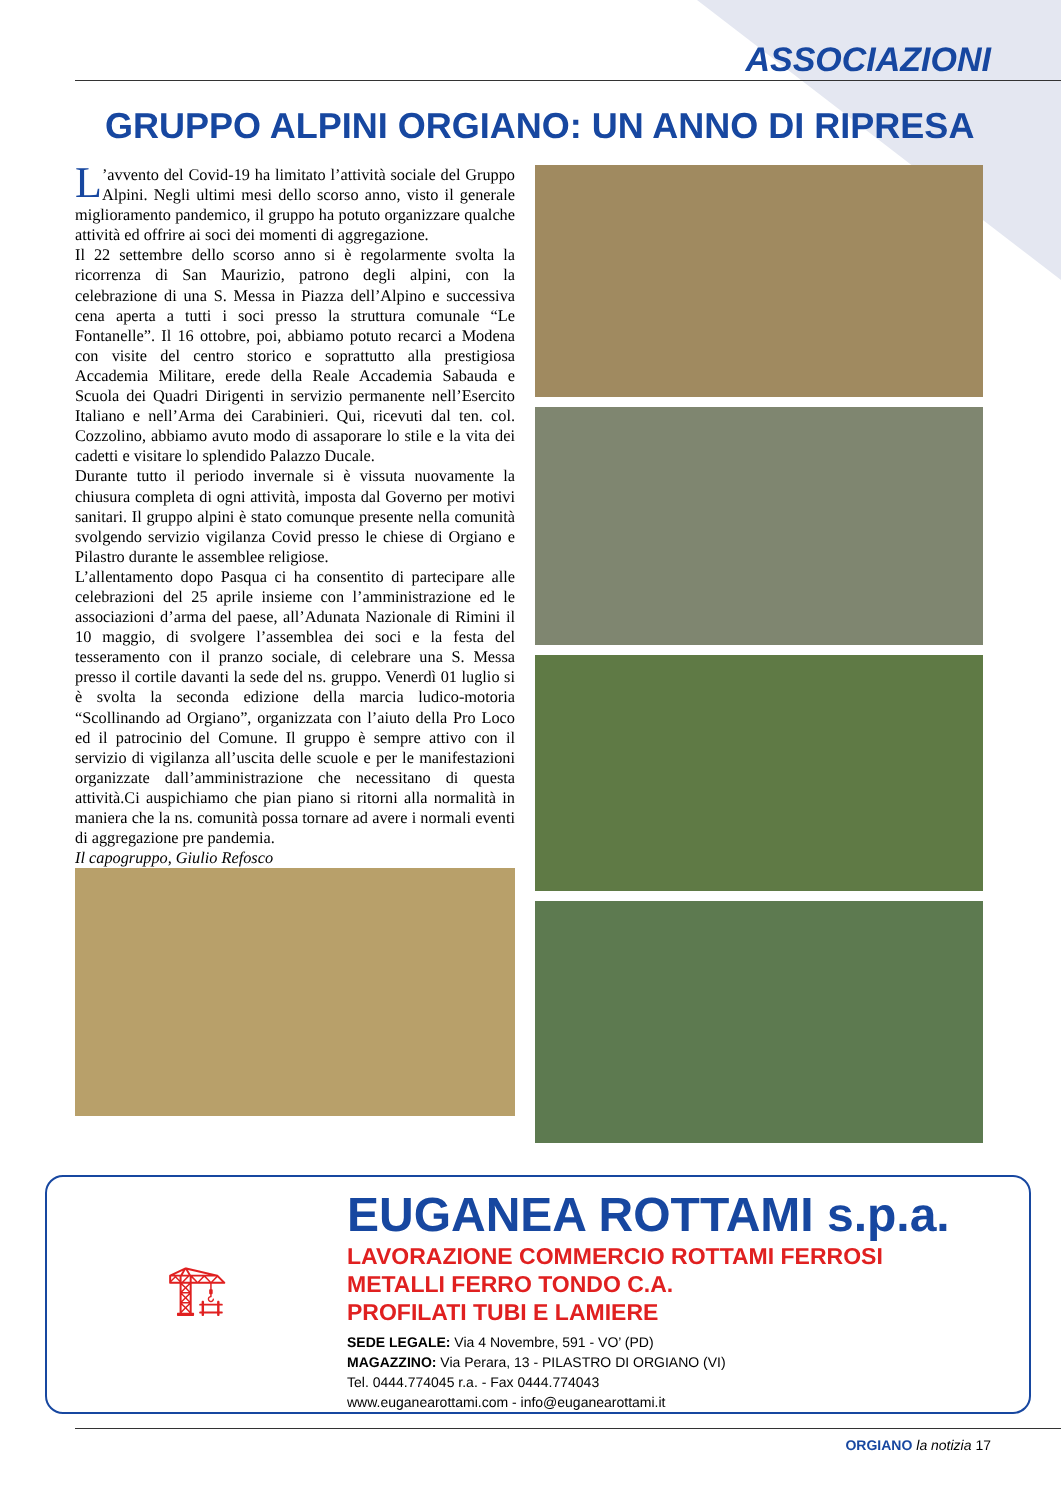ASSOCIAZIONI
GRUPPO ALPINI ORGIANO: UN ANNO DI RIPRESA
L’avvento del Covid-19 ha limitato l’attività sociale del Gruppo Alpini. Negli ultimi mesi dello scorso anno, visto il generale miglioramento pandemico, il gruppo ha potuto organizzare qualche attività ed offrire ai soci dei momenti di aggregazione.
Il 22 settembre dello scorso anno si è regolarmente svolta la ricorrenza di San Maurizio, patrono degli alpini, con la celebrazione di una S. Messa in Piazza dell’Alpino e successiva cena aperta a tutti i soci presso la struttura comunale “Le Fontanelle”. Il 16 ottobre, poi, abbiamo potuto recarci a Modena con visite del centro storico e soprattutto alla prestigiosa Accademia Militare, erede della Reale Accademia Sabauda e Scuola dei Quadri Dirigenti in servizio permanente nell’Esercito Italiano e nell’Arma dei Carabinieri. Qui, ricevuti dal ten. col. Cozzolino, abbiamo avuto modo di assaporare lo stile e la vita dei cadetti e visitare lo splendido Palazzo Ducale.
Durante tutto il periodo invernale si è vissuta nuovamente la chiusura completa di ogni attività, imposta dal Governo per motivi sanitari. Il gruppo alpini è stato comunque presente nella comunità svolgendo servizio vigilanza Covid presso le chiese di Orgiano e Pilastro durante le assemblee religiose.
L’allentamento dopo Pasqua ci ha consentito di partecipare alle celebrazioni del 25 aprile insieme con l’amministrazione ed le associazioni d’arma del paese, all’Adunata Nazionale di Rimini il 10 maggio, di svolgere l’assemblea dei soci e la festa del tesseramento con il pranzo sociale, di celebrare una S. Messa presso il cortile davanti la sede del ns. gruppo. Venerdì 01 luglio si è svolta la seconda edizione della marcia ludico-motoria “Scollinando ad Orgiano”, organizzata con l’aiuto della Pro Loco ed il patrocinio del Comune. Il gruppo è sempre attivo con il servizio di vigilanza all’uscita delle scuole e per le manifestazioni organizzate dall’amministrazione che necessitano di questa attività.Ci auspichiamo che pian piano si ritorni alla normalità in maniera che la ns. comunità possa tornare ad avere i normali eventi di aggregazione pre pandemia.
Il capogruppo, Giulio Refosco
🏗
EUGANEA ROTTAMI s.p.a.
LAVORAZIONE COMMERCIO ROTTAMI FERROSI
METALLI FERRO TONDO C.A.
PROFILATI TUBI E LAMIERE
SEDE LEGALE: Via 4 Novembre, 591 - VO’ (PD)
MAGAZZINO: Via Perara, 13 - PILASTRO DI ORGIANO (VI)
Tel. 0444.774045 r.a. - Fax 0444.774043
www.euganearottami.com - info@euganearottami.it
ORGIANO la notizia 17